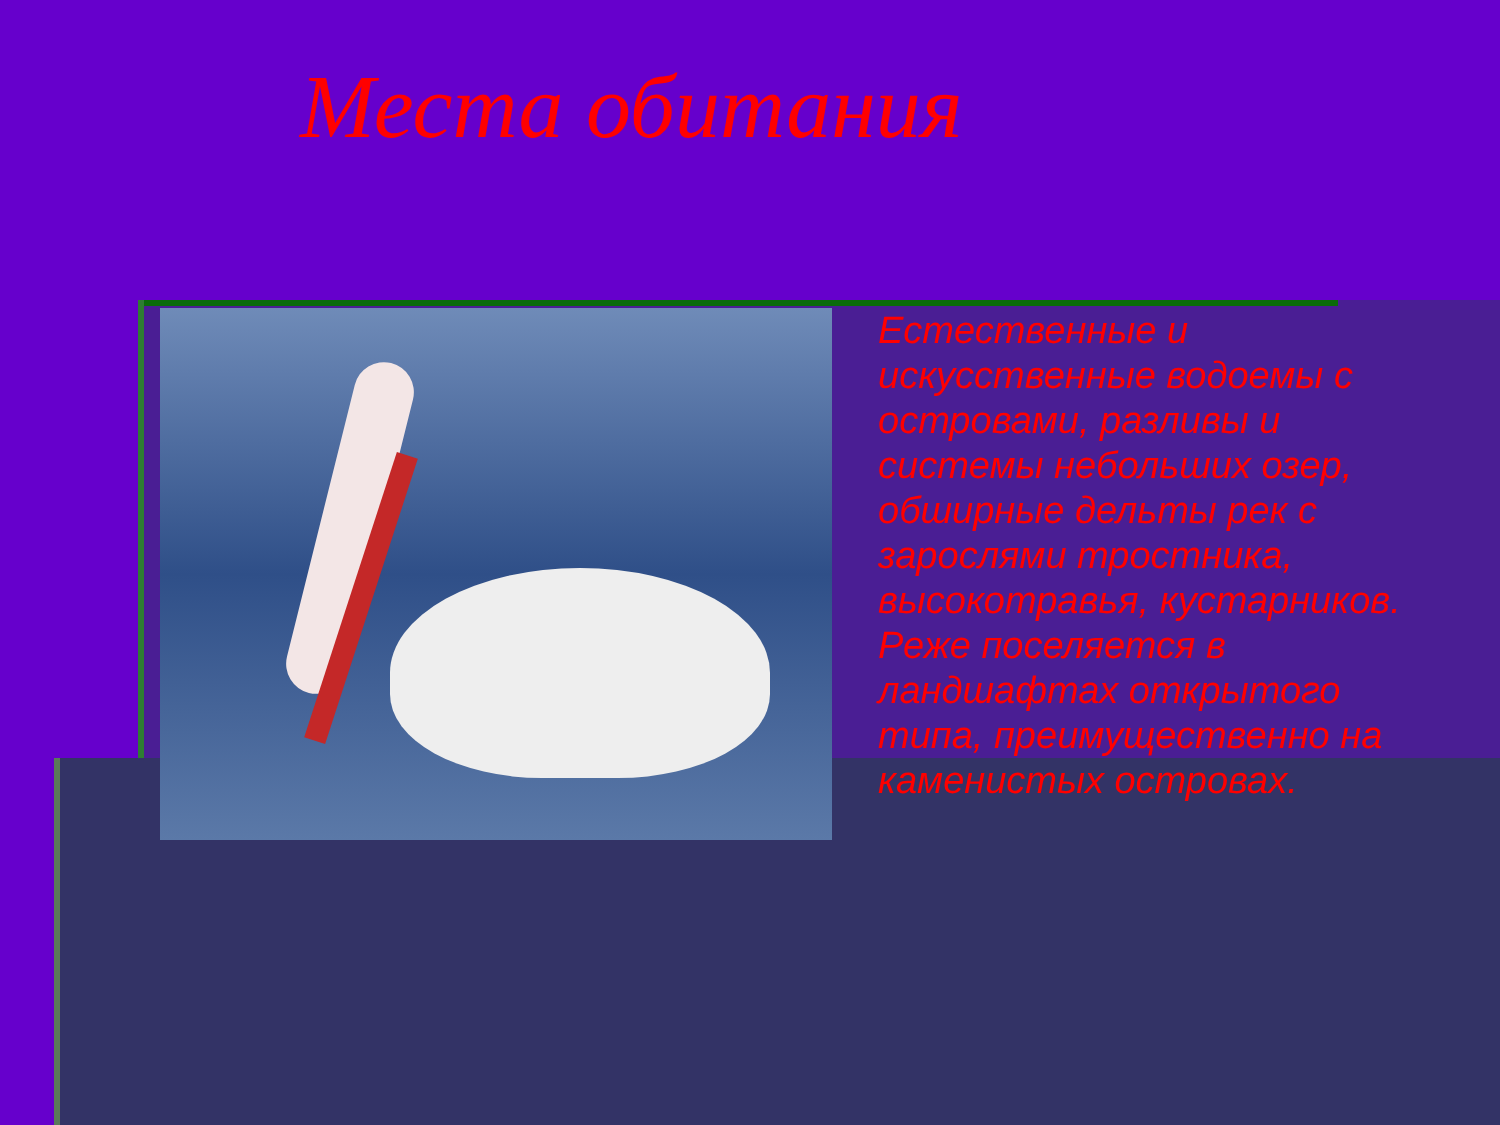Места обитания
Естественные и искусственные водоемы с островами, разливы и системы небольших озер, обширные дельты рек с зарослями тростника, высокотравья, кустарников. Реже поселяется в ландшафтах открытого типа, преимущественно на каменистых островах.